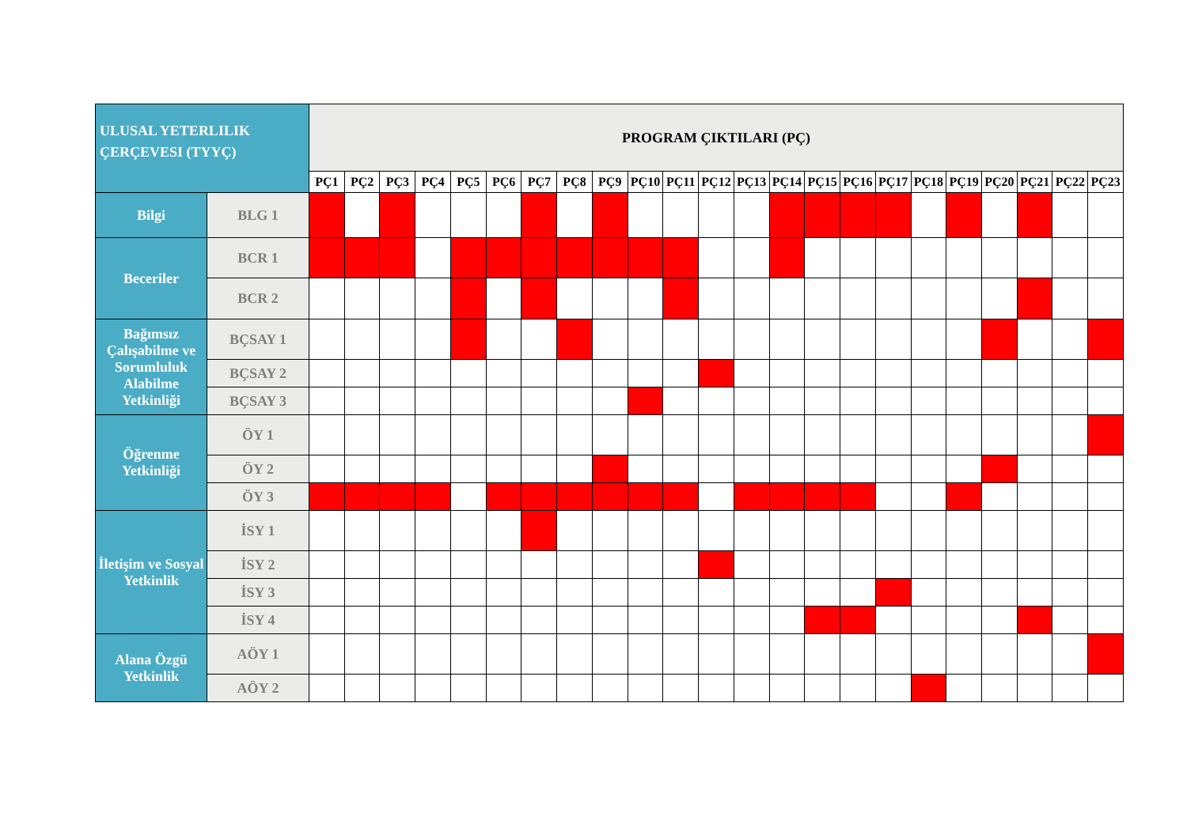| ULUSAL YETERLILIK ÇERÇEVESI (TYYÇ) | | PROGRAM ÇIKTILARI (PÇ) | | | | | | | | | | | | | | | | | | | | | | |
| --- | --- | --- | --- | --- | --- | --- | --- | --- | --- | --- | --- | --- | --- | --- | --- | --- | --- | --- | --- | --- | --- | --- | --- | --- |
| | | PÇ1 | PÇ2 | PÇ3 | PÇ4 | PÇ5 | PÇ6 | PÇ7 | PÇ8 | PÇ9 | PÇ10 | PÇ11 | PÇ12 | PÇ13 | PÇ14 | PÇ15 | PÇ16 | PÇ17 | PÇ18 | PÇ19 | PÇ20 | PÇ21 | PÇ22 | PÇ23 |
| Bilgi | BLG 1 | | | | | | | | | | | | | | | | | | | | | | | |
| Beceriler | BCR 1 | | | | | | | | | | | | | | | | | | | | | | | |
| | BCR 2 | | | | | | | | | | | | | | | | | | | | | | | |
| Bağımsız Çalışabilme ve Sorumluluk Alabilme Yetkinliği | BÇSAY 1 | | | | | | | | | | | | | | | | | | | | | | | |
| | BÇSAY 2 | | | | | | | | | | | | | | | | | | | | | | | |
| | BÇSAY 3 | | | | | | | | | | | | | | | | | | | | | | | |
| Öğrenme Yetkinliği | ÖY 1 | | | | | | | | | | | | | | | | | | | | | | | |
| | ÖY 2 | | | | | | | | | | | | | | | | | | | | | | | |
| | ÖY 3 | | | | | | | | | | | | | | | | | | | | | | | |
| İletişim ve Sosyal Yetkinlik | İSY 1 | | | | | | | | | | | | | | | | | | | | | | | |
| | İSY 2 | | | | | | | | | | | | | | | | | | | | | | | |
| | İSY 3 | | | | | | | | | | | | | | | | | | | | | | | |
| | İSY 4 | | | | | | | | | | | | | | | | | | | | | | | |
| Alana Özgü Yetkinlik | AÖY 1 | | | | | | | | | | | | | | | | | | | | | | | |
| | AÖY 2 | | | | | | | | | | | | | | | | | | | | | | | |